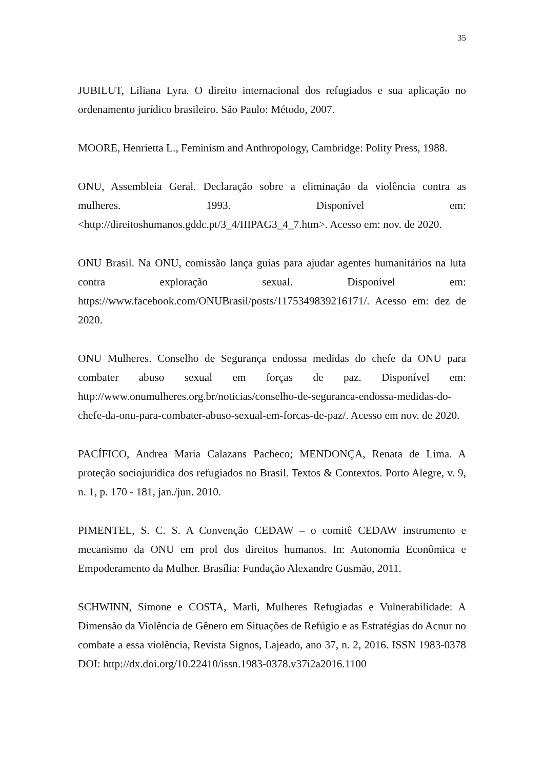35
JUBILUT, Liliana Lyra. O direito internacional dos refugiados e sua aplicação no ordenamento jurídico brasileiro. São Paulo: Método, 2007.
MOORE, Henrietta L., Feminism and Anthropology, Cambridge: Polity Press, 1988.
ONU, Assembleia Geral. Declaração sobre a eliminação da violência contra as mulheres. 1993. Disponível em: <http://direitoshumanos.gddc.pt/3_4/IIIPAG3_4_7.htm>. Acesso em: nov. de 2020.
ONU Brasil. Na ONU, comissão lança guias para ajudar agentes humanitários na luta contra exploração sexual. Disponível em: https://www.facebook.com/ONUBrasil/posts/1175349839216171/. Acesso em: dez de 2020.
ONU Mulheres. Conselho de Segurança endossa medidas do chefe da ONU para combater abuso sexual em forças de paz. Disponível em: http://www.onumulheres.org.br/noticias/conselho-de-seguranca-endossa-medidas-do-chefe-da-onu-para-combater-abuso-sexual-em-forcas-de-paz/. Acesso em nov. de 2020.
PACÍFICO, Andrea Maria Calazans Pacheco; MENDONÇA, Renata de Lima. A proteção sociojurídica dos refugiados no Brasil. Textos & Contextos. Porto Alegre, v. 9, n. 1, p. 170 - 181, jan./jun. 2010.
PIMENTEL, S. C. S. A Convenção CEDAW – o comitê CEDAW instrumento e mecanismo da ONU em prol dos direitos humanos. In: Autonomia Econômica e Empoderamento da Mulher. Brasília: Fundação Alexandre Gusmão, 2011.
SCHWINN, Simone e COSTA, Marli, Mulheres Refugiadas e Vulnerabilidade: A Dimensão da Violência de Gênero em Situações de Refúgio e as Estratégias do Acnur no combate a essa violência, Revista Signos, Lajeado, ano 37, n. 2, 2016. ISSN 1983-0378 DOI: http://dx.doi.org/10.22410/issn.1983-0378.v37i2a2016.1100